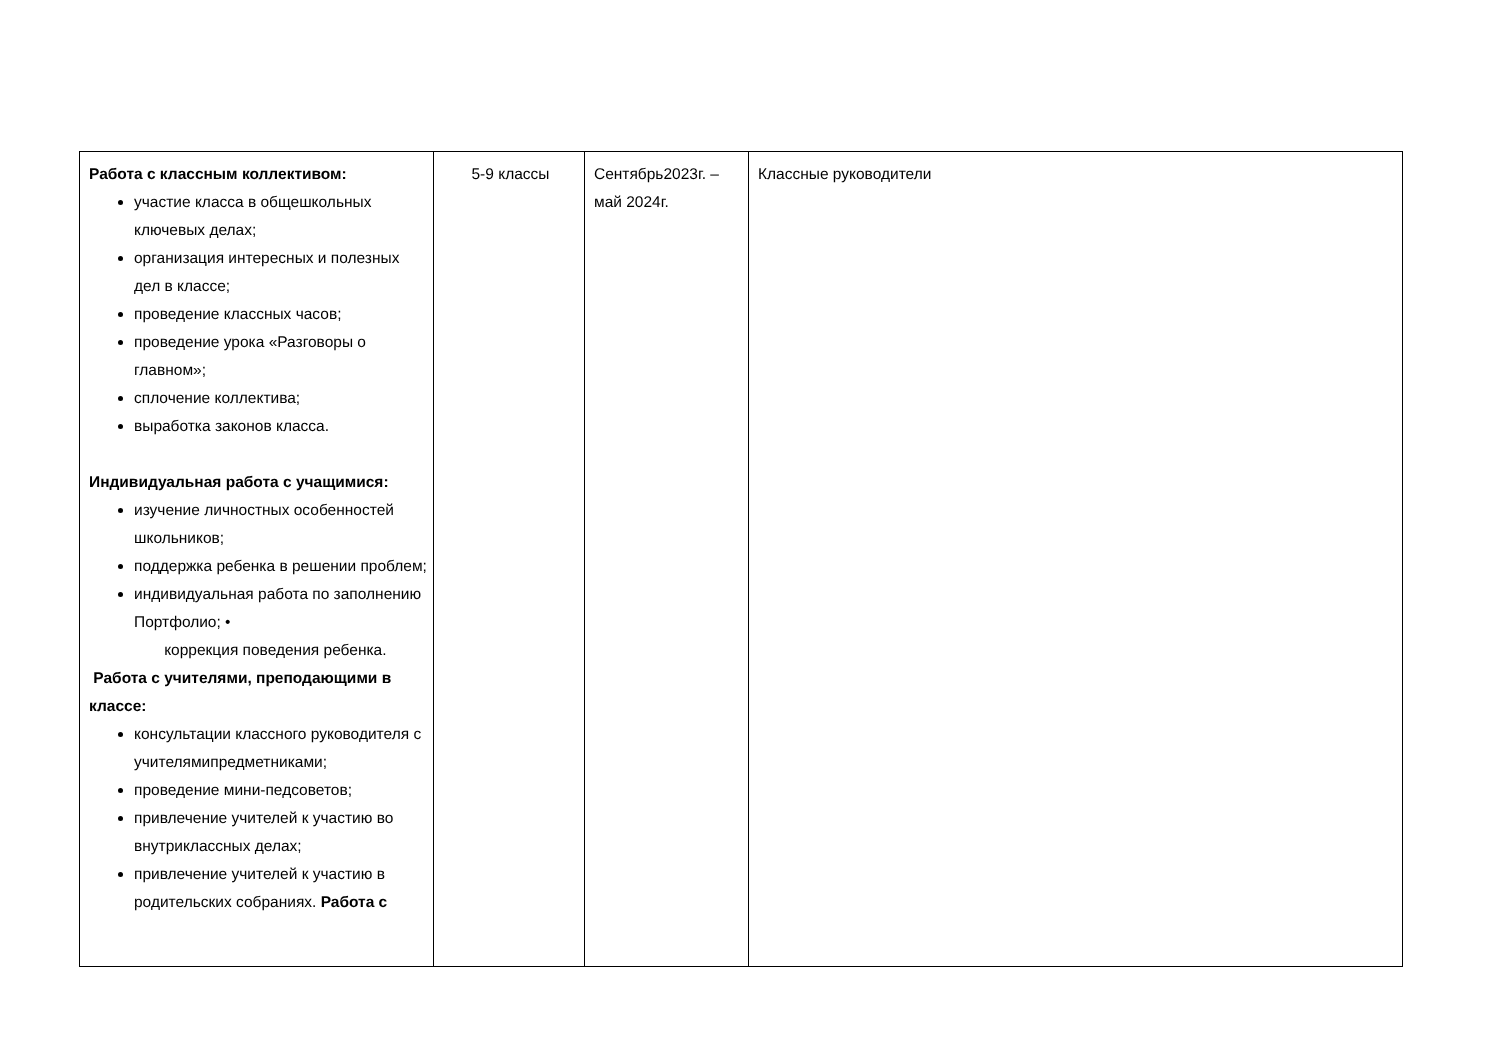| Работа с классным коллективом: участие класса в общешкольных ключевых делах; организация интересных и полезных дел в классе; проведение классных часов; проведение урока «Разговоры о главном»; сплочение коллектива; выработка законов класса. Индивидуальная работа с учащимися: изучение личностных особенностей школьников; поддержка ребенка в решении проблем; индивидуальная работа по заполнению Портфолио; • коррекция поведения ребенка. Работа с учителями, преподающими в классе: консультации классного руководителя с учителямипредметниками; проведение мини-педсоветов; привлечение учителей к участию во внутриклассных делах; привлечение учителей к участию в родительских собраниях. Работа с | 5-9 классы | Сентябрь2023г. – май 2024г. | Классные руководители |